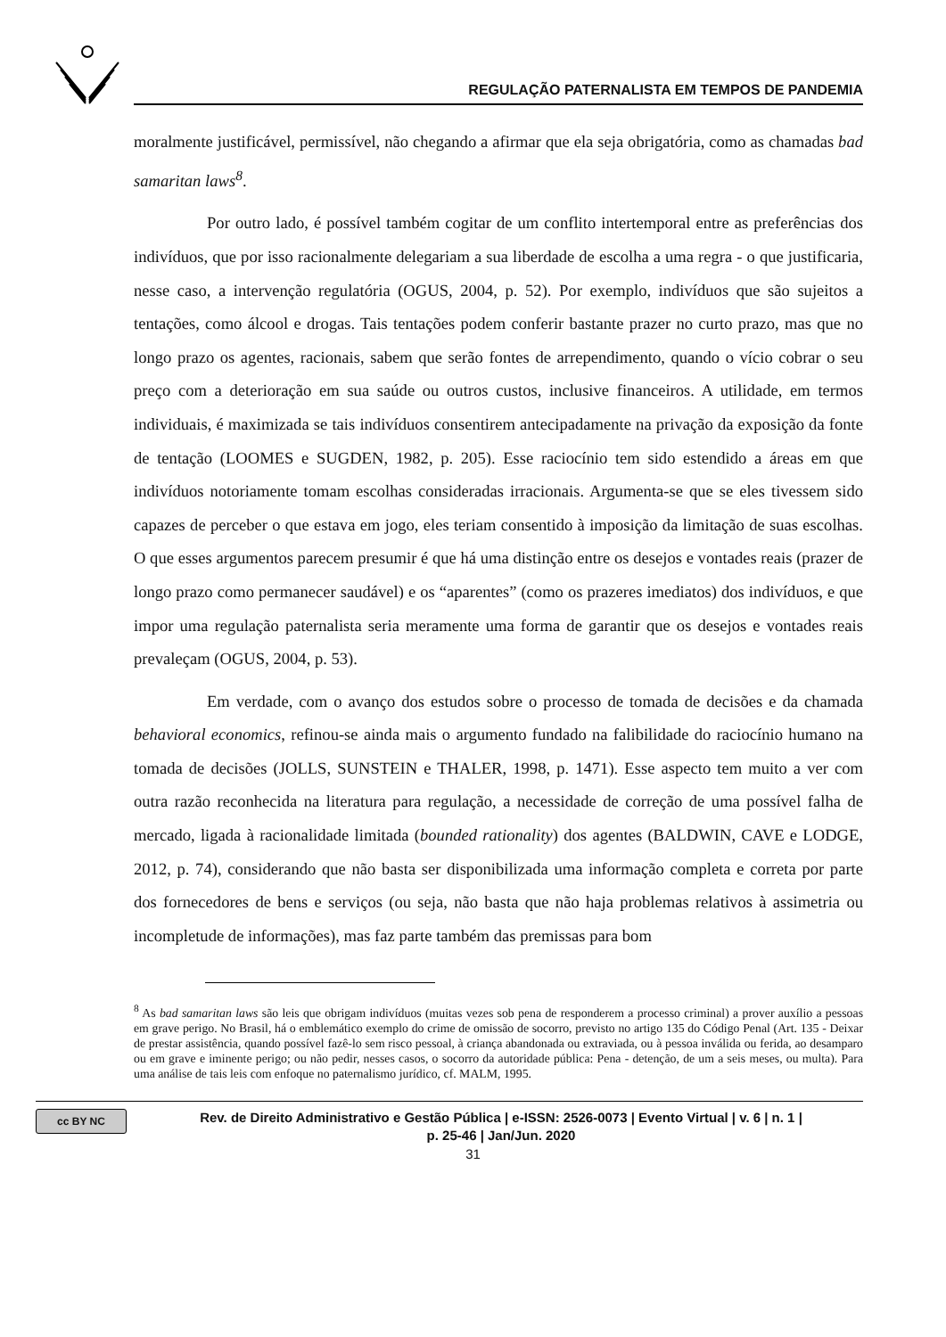REGULAÇÃO PATERNALISTA EM TEMPOS DE PANDEMIA
moralmente justificável, permissível, não chegando a afirmar que ela seja obrigatória, como as chamadas bad samaritan laws<sup>8</sup>.
Por outro lado, é possível também cogitar de um conflito intertemporal entre as preferências dos indivíduos, que por isso racionalmente delegariam a sua liberdade de escolha a uma regra - o que justificaria, nesse caso, a intervenção regulatória (OGUS, 2004, p. 52). Por exemplo, indivíduos que são sujeitos a tentações, como álcool e drogas. Tais tentações podem conferir bastante prazer no curto prazo, mas que no longo prazo os agentes, racionais, sabem que serão fontes de arrependimento, quando o vício cobrar o seu preço com a deterioração em sua saúde ou outros custos, inclusive financeiros. A utilidade, em termos individuais, é maximizada se tais indivíduos consentirem antecipadamente na privação da exposição da fonte de tentação (LOOMES e SUGDEN, 1982, p. 205). Esse raciocínio tem sido estendido a áreas em que indivíduos notoriamente tomam escolhas consideradas irracionais. Argumenta-se que se eles tivessem sido capazes de perceber o que estava em jogo, eles teriam consentido à imposição da limitação de suas escolhas. O que esses argumentos parecem presumir é que há uma distinção entre os desejos e vontades reais (prazer de longo prazo como permanecer saudável) e os “aparentes” (como os prazeres imediatos) dos indivíduos, e que impor uma regulação paternalista seria meramente uma forma de garantir que os desejos e vontades reais prevaleçam (OGUS, 2004, p. 53).
Em verdade, com o avanço dos estudos sobre o processo de tomada de decisões e da chamada behavioral economics, refinou-se ainda mais o argumento fundado na falibilidade do raciocínio humano na tomada de decisões (JOLLS, SUNSTEIN e THALER, 1998, p. 1471). Esse aspecto tem muito a ver com outra razão reconhecida na literatura para regulação, a necessidade de correção de uma possível falha de mercado, ligada à racionalidade limitada (bounded rationality) dos agentes (BALDWIN, CAVE e LODGE, 2012, p. 74), considerando que não basta ser disponibilizada uma informação completa e correta por parte dos fornecedores de bens e serviços (ou seja, não basta que não haja problemas relativos à assimetria ou incompletude de informações), mas faz parte também das premissas para bom
<sup>8</sup> As bad samaritan laws são leis que obrigam indivíduos (muitas vezes sob pena de responderem a processo criminal) a prover auxílio a pessoas em grave perigo. No Brasil, há o emblemático exemplo do crime de omissão de socorro, previsto no artigo 135 do Código Penal (Art. 135 - Deixar de prestar assistência, quando possível fazê-lo sem risco pessoal, à criança abandonada ou extraviada, ou à pessoa inválida ou ferida, ao desamparo ou em grave e iminente perigo; ou não pedir, nesses casos, o socorro da autoridade pública: Pena - detenção, de um a seis meses, ou multa). Para uma análise de tais leis com enfoque no paternalismo jurídico, cf. MALM, 1995.
cc BY NC
Rev. de Direito Administrativo e Gestão Pública | e-ISSN: 2526-0073 | Evento Virtual | v. 6 | n. 1 |
p. 25-46 | Jan/Jun. 2020
31